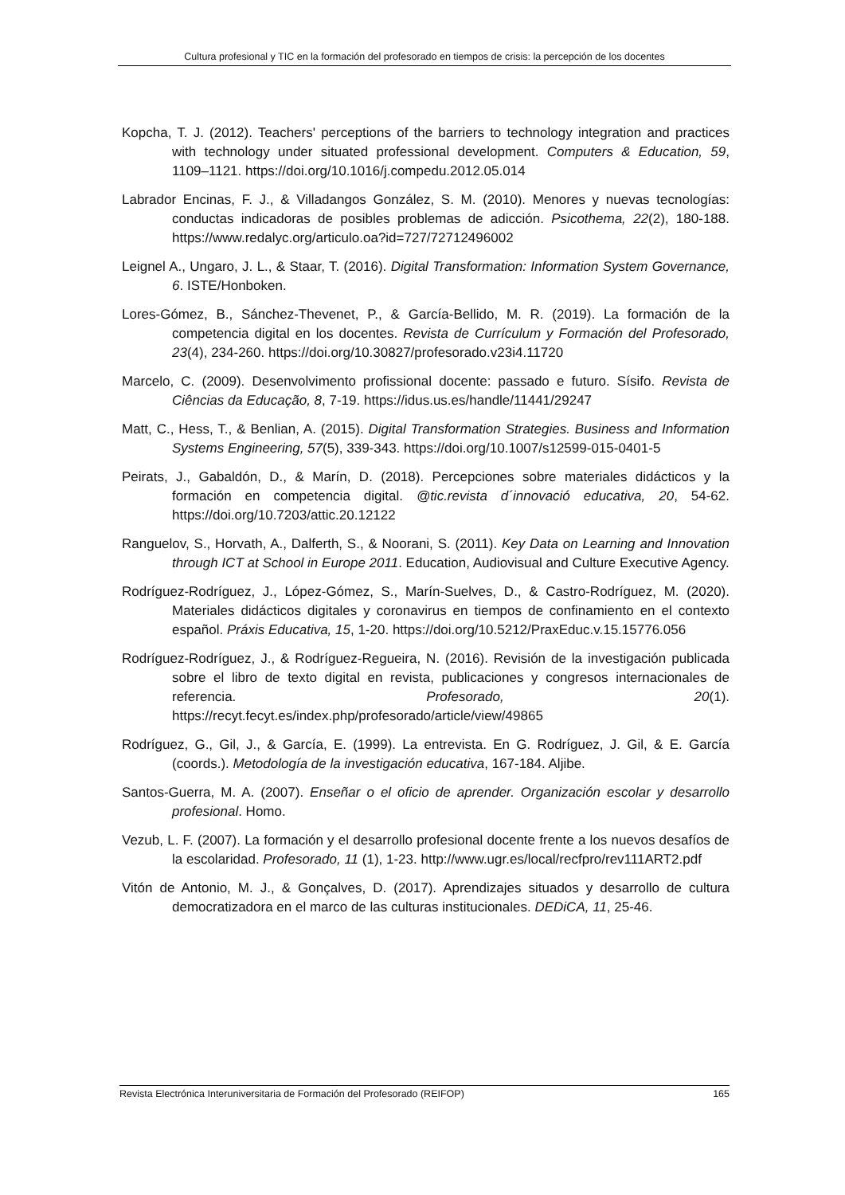Cultura profesional y TIC en la formación del profesorado en tiempos de crisis: la percepción de los docentes
Kopcha, T. J. (2012). Teachers' perceptions of the barriers to technology integration and practices with technology under situated professional development. Computers & Education, 59, 1109–1121. https://doi.org/10.1016/j.compedu.2012.05.014
Labrador Encinas, F. J., & Villadangos González, S. M. (2010). Menores y nuevas tecnologías: conductas indicadoras de posibles problemas de adicción. Psicothema, 22(2), 180-188. https://www.redalyc.org/articulo.oa?id=727/72712496002
Leignel A., Ungaro, J. L., & Staar, T. (2016). Digital Transformation: Information System Governance, 6. ISTE/Honboken.
Lores-Gómez, B., Sánchez-Thevenet, P., & García-Bellido, M. R. (2019). La formación de la competencia digital en los docentes. Revista de Currículum y Formación del Profesorado, 23(4), 234-260. https://doi.org/10.30827/profesorado.v23i4.11720
Marcelo, C. (2009). Desenvolvimento profissional docente: passado e futuro. Sísifo. Revista de Ciências da Educação, 8, 7-19. https://idus.us.es/handle/11441/29247
Matt, C., Hess, T., & Benlian, A. (2015). Digital Transformation Strategies. Business and Information Systems Engineering, 57(5), 339-343. https://doi.org/10.1007/s12599-015-0401-5
Peirats, J., Gabaldón, D., & Marín, D. (2018). Percepciones sobre materiales didácticos y la formación en competencia digital. @tic.revista d´innovació educativa, 20, 54-62. https://doi.org/10.7203/attic.20.12122
Ranguelov, S., Horvath, A., Dalferth, S., & Noorani, S. (2011). Key Data on Learning and Innovation through ICT at School in Europe 2011. Education, Audiovisual and Culture Executive Agency.
Rodríguez-Rodríguez, J., López-Gómez, S., Marín-Suelves, D., & Castro-Rodríguez, M. (2020). Materiales didácticos digitales y coronavirus en tiempos de confinamiento en el contexto español. Práxis Educativa, 15, 1-20. https://doi.org/10.5212/PraxEduc.v.15.15776.056
Rodríguez-Rodríguez, J., & Rodríguez-Regueira, N. (2016). Revisión de la investigación publicada sobre el libro de texto digital en revista, publicaciones y congresos internacionales de referencia. Profesorado, 20(1). https://recyt.fecyt.es/index.php/profesorado/article/view/49865
Rodríguez, G., Gil, J., & García, E. (1999). La entrevista. En G. Rodríguez, J. Gil, & E. García (coords.). Metodología de la investigación educativa, 167-184. Aljibe.
Santos-Guerra, M. A. (2007). Enseñar o el oficio de aprender. Organización escolar y desarrollo profesional. Homo.
Vezub, L. F. (2007). La formación y el desarrollo profesional docente frente a los nuevos desafíos de la escolaridad. Profesorado, 11 (1), 1-23. http://www.ugr.es/local/recfpro/rev111ART2.pdf
Vitón de Antonio, M. J., & Gonçalves, D. (2017). Aprendizajes situados y desarrollo de cultura democratizadora en el marco de las culturas institucionales. DEDiCA, 11, 25-46.
Revista Electrónica Interuniversitaria de Formación del Profesorado (REIFOP) 165